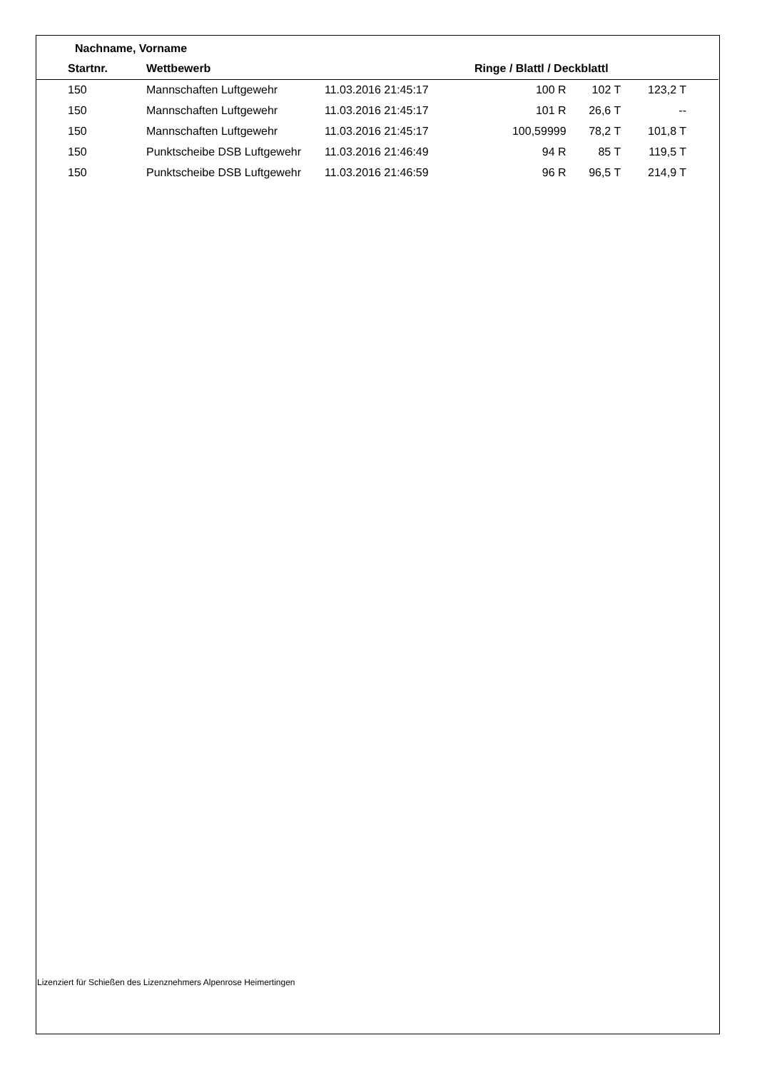Nachname, Vorname
| | Startnr. | Wettbewerb | | Ringe / Blattl / Deckblattl | | | |
| --- | --- | --- | --- | --- | --- | --- | --- |
| | 150 | Mannschaften Luftgewehr | 11.03.2016 21:45:17 | 100 R | 102 T | 123,2 T | |
| | 150 | Mannschaften Luftgewehr | 11.03.2016 21:45:17 | 101 R | 26,6 T | -- | |
| | 150 | Mannschaften Luftgewehr | 11.03.2016 21:45:17 | 100,59999 | 78,2 T | 101,8 T | |
| | 150 | Punktscheibe DSB Luftgewehr | 11.03.2016 21:46:49 | 94 R | 85 T | 119,5 T | |
| | 150 | Punktscheibe DSB Luftgewehr | 11.03.2016 21:46:59 | 96 R | 96,5 T | 214,9 T | |
Lizenziert für Schießen des Lizenznehmers Alpenrose Heimertingen